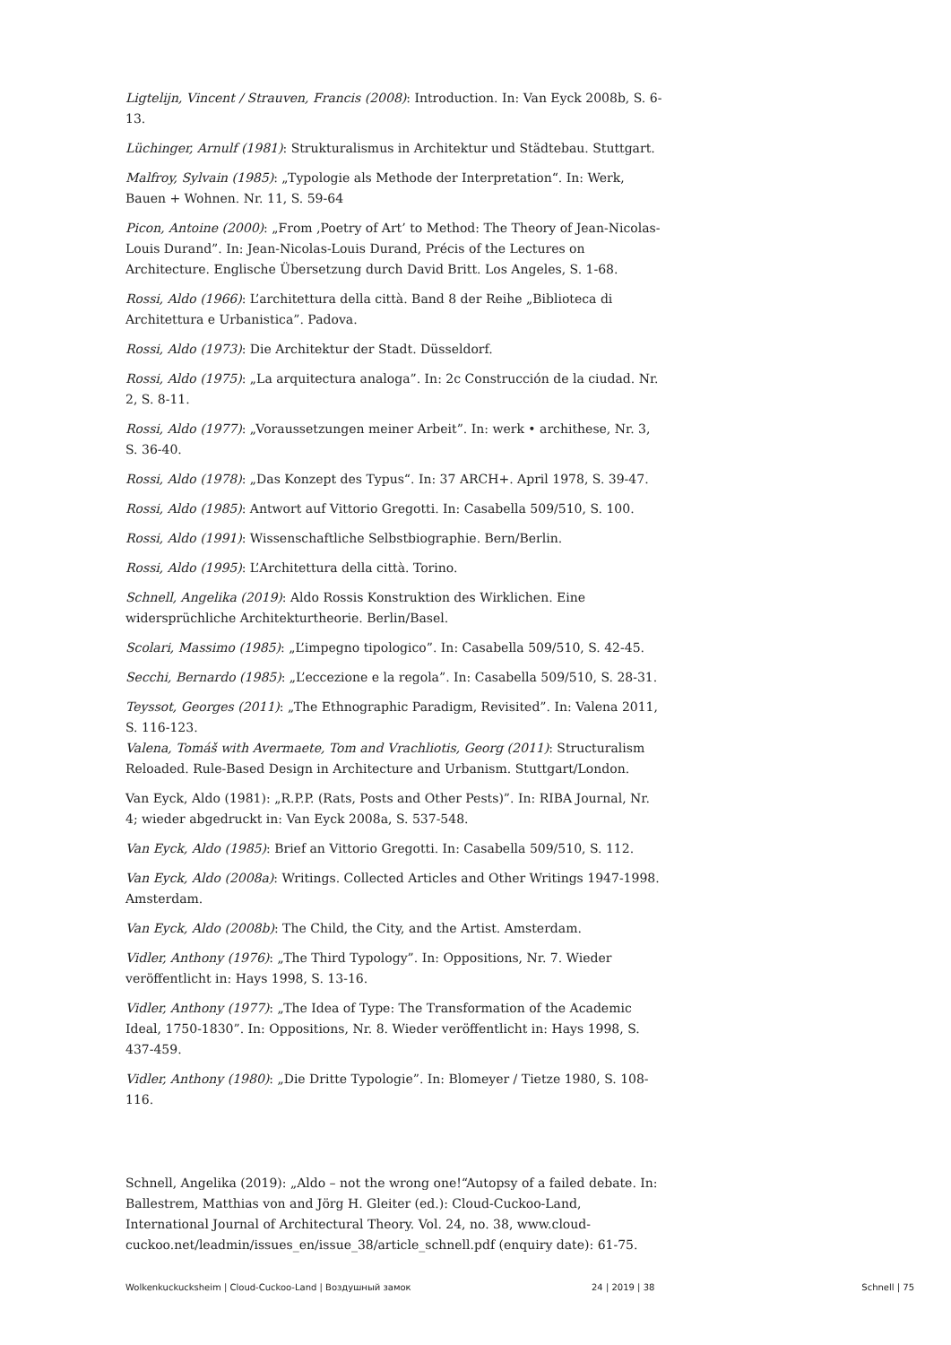Ligtelijn, Vincent / Strauven, Francis (2008): Introduction. In: Van Eyck 2008b, S. 6-13.
Lüchinger, Arnulf (1981): Strukturalismus in Architektur und Städtebau. Stuttgart.
Malfroy, Sylvain (1985): „Typologie als Methode der Interpretation“. In: Werk, Bauen + Wohnen. Nr. 11, S. 59-64
Picon, Antoine (2000): „From ‚Poetry of Art’ to Method: The Theory of Jean-Nicolas-Louis Durand”. In: Jean-Nicolas-Louis Durand, Précis of the Lectures on Architecture. Englische Übersetzung durch David Britt. Los Angeles, S. 1-68.
Rossi, Aldo (1966): L’architettura della città. Band 8 der Reihe „Biblioteca di Architettura e Urbanistica”. Padova.
Rossi, Aldo (1973): Die Architektur der Stadt. Düsseldorf.
Rossi, Aldo (1975): „La arquitectura analoga”. In: 2c Construcción de la ciudad. Nr. 2, S. 8-11.
Rossi, Aldo (1977): „Voraussetzungen meiner Arbeit”. In: werk • archithese, Nr. 3, S. 36-40.
Rossi, Aldo (1978): „Das Konzept des Typus“. In: 37 ARCH+. April 1978, S. 39-47.
Rossi, Aldo (1985): Antwort auf Vittorio Gregotti. In: Casabella 509/510, S. 100.
Rossi, Aldo (1991): Wissenschaftliche Selbstbiographie. Bern/Berlin.
Rossi, Aldo (1995): L’Architettura della città. Torino.
Schnell, Angelika (2019): Aldo Rossis Konstruktion des Wirklichen. Eine widersprüchliche Architekturtheorie. Berlin/Basel.
Scolari, Massimo (1985): „L’impegno tipologico”. In: Casabella 509/510, S. 42-45.
Secchi, Bernardo (1985): „L’eccezione e la regola”. In: Casabella 509/510, S. 28-31.
Teyssot, Georges (2011): „The Ethnographic Paradigm, Revisited”. In: Valena 2011, S. 116-123.
Valena, Tomáš with Avermaete, Tom and Vrachliotis, Georg (2011): Structuralism Reloaded. Rule-Based Design in Architecture and Urbanism. Stuttgart/London.
Van Eyck, Aldo (1981): „R.P.P. (Rats, Posts and Other Pests)”. In: RIBA Journal, Nr. 4; wieder abgedruckt in: Van Eyck 2008a, S. 537-548.
Van Eyck, Aldo (1985): Brief an Vittorio Gregotti. In: Casabella 509/510, S. 112.
Van Eyck, Aldo (2008a): Writings. Collected Articles and Other Writings 1947-1998. Amsterdam.
Van Eyck, Aldo (2008b): The Child, the City, and the Artist. Amsterdam.
Vidler, Anthony (1976): „The Third Typology”. In: Oppositions, Nr. 7. Wieder veröffentlicht in: Hays 1998, S. 13-16.
Vidler, Anthony (1977): „The Idea of Type: The Transformation of the Academic Ideal, 1750-1830”. In: Oppositions, Nr. 8. Wieder veröffentlicht in: Hays 1998, S. 437-459.
Vidler, Anthony (1980): „Die Dritte Typologie”. In: Blomeyer / Tietze 1980, S. 108-116.
Schnell, Angelika (2019): „Aldo – not the wrong one!“Autopsy of a failed debate. In: Ballestrem, Matthias von and Jörg H. Gleiter (ed.): Cloud-Cuckoo-Land, International Journal of Architectural Theory. Vol. 24, no. 38, www.cloud-cuckoo.net/leadmin/issues_en/issue_38/article_schnell.pdf (enquiry date): 61-75.
Wolkenkuckucksheim | Cloud-Cuckoo-Land | Воздушный замок 24 | 2019 | 38 Schnell | 75